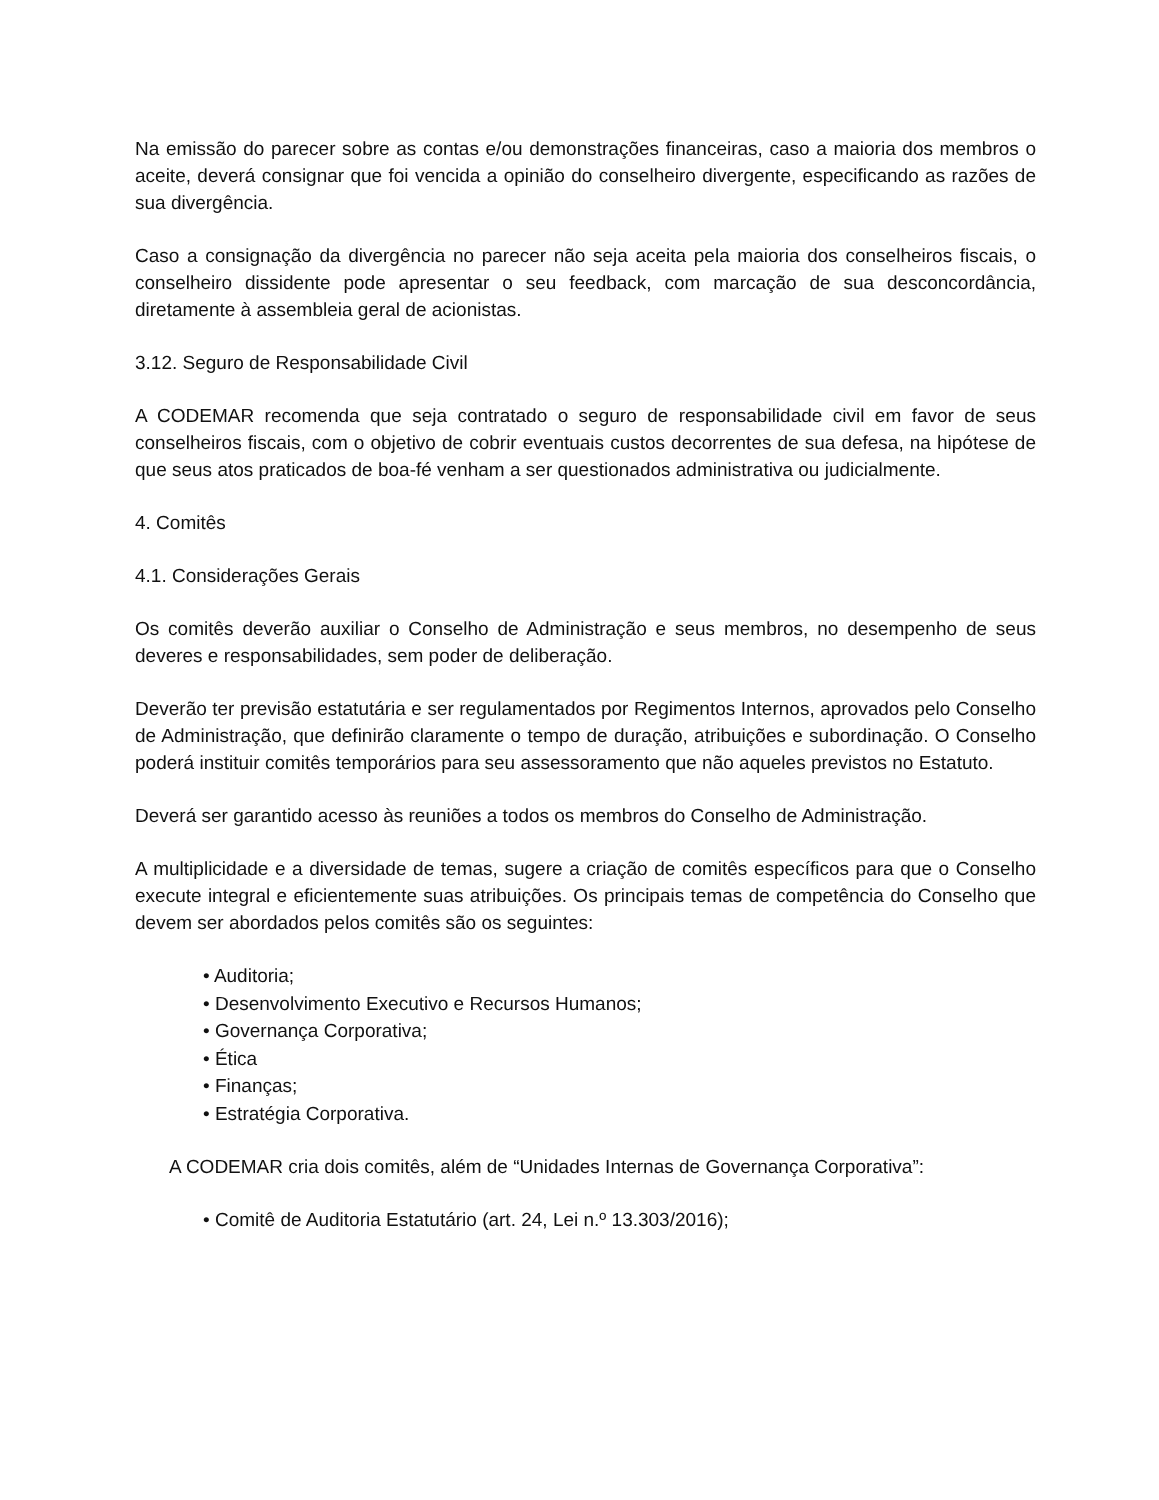Na emissão do parecer sobre as contas e/ou demonstrações financeiras, caso a maioria dos membros o aceite, deverá consignar que foi vencida a opinião do conselheiro divergente, especificando as razões de sua divergência.
Caso a consignação da divergência no parecer não seja aceita pela maioria dos conselheiros fiscais, o conselheiro dissidente pode apresentar o seu feedback, com marcação de sua desconcordância, diretamente à assembleia geral de acionistas.
3.12. Seguro de Responsabilidade Civil
A CODEMAR recomenda que seja contratado o seguro de responsabilidade civil em favor de seus conselheiros fiscais, com o objetivo de cobrir eventuais custos decorrentes de sua defesa, na hipótese de que seus atos praticados de boa-fé venham a ser questionados administrativa ou judicialmente.
4. Comitês
4.1. Considerações Gerais
Os comitês deverão auxiliar o Conselho de Administração e seus membros, no desempenho de seus deveres e responsabilidades, sem poder de deliberação.
Deverão ter previsão estatutária e ser regulamentados por Regimentos Internos, aprovados pelo Conselho de Administração, que definirão claramente o tempo de duração, atribuições e subordinação. O Conselho poderá instituir comitês temporários para seu assessoramento que não aqueles previstos no Estatuto.
Deverá ser garantido acesso às reuniões a todos os membros do Conselho de Administração.
A multiplicidade e a diversidade de temas, sugere a criação de comitês específicos para que o Conselho execute integral e eficientemente suas atribuições. Os principais temas de competência do Conselho que devem ser abordados pelos comitês são os seguintes:
• Auditoria;
• Desenvolvimento Executivo e Recursos Humanos;
• Governança Corporativa;
• Ética
• Finanças;
• Estratégia Corporativa.
A CODEMAR cria dois comitês, além de “Unidades Internas de Governança Corporativa”:
• Comitê de Auditoria Estatutário (art. 24, Lei n.º 13.303/2016);